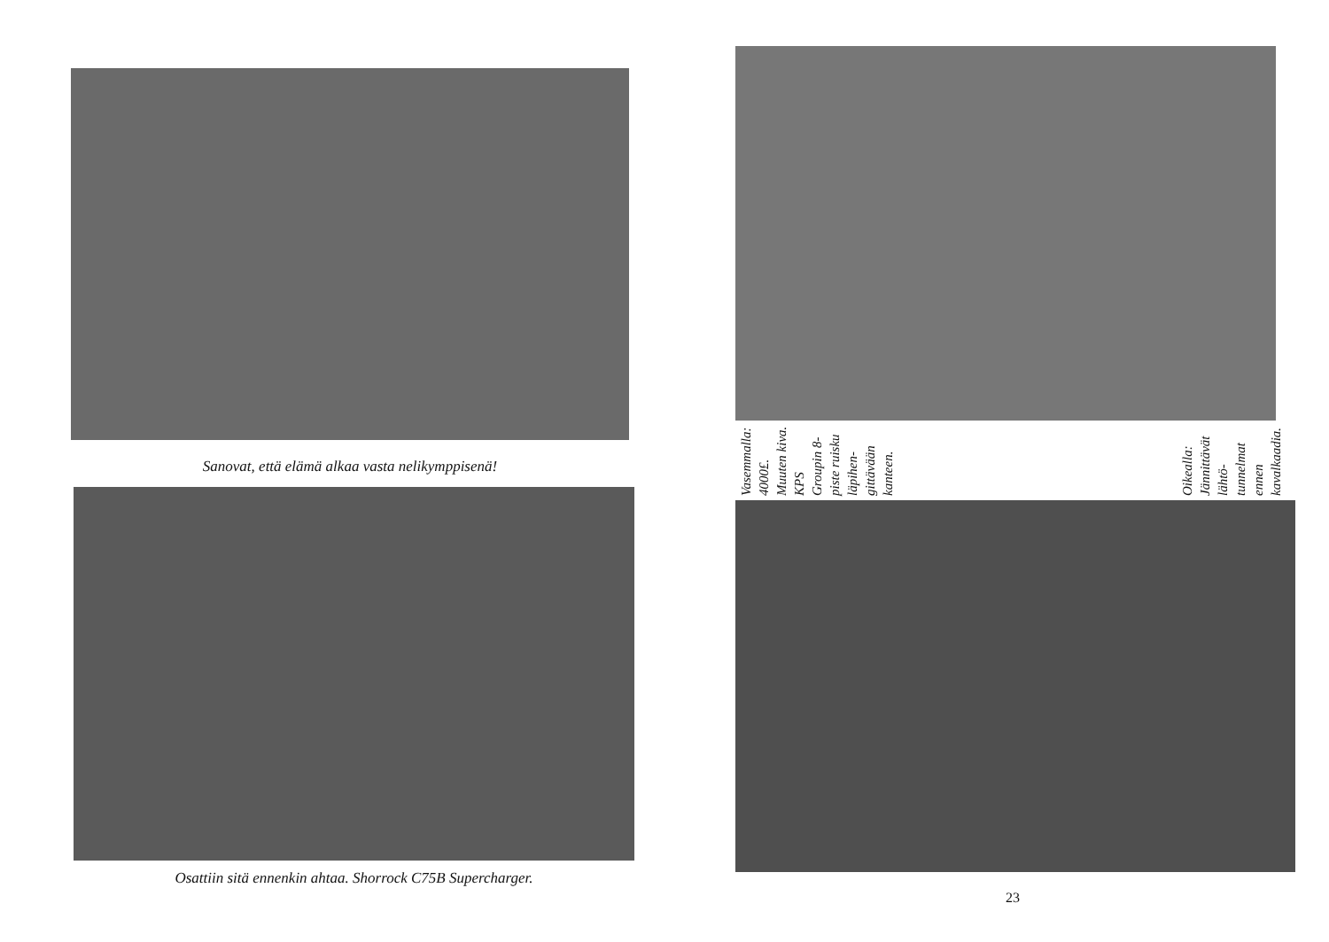Sanovat, että elämä alkaa vasta nelikymppisenä!
Osattiin sitä ennenkin ahtaa. Shorrock C75B Supercharger.
Vasemmalla: 4000£. Muuten kiva. KPS Groupin 8-piste ruisku läpihen- gittävään kanteen.
Oikealla: Jännittävät lähtö- tunnelmat ennen kavalkaadia.
23